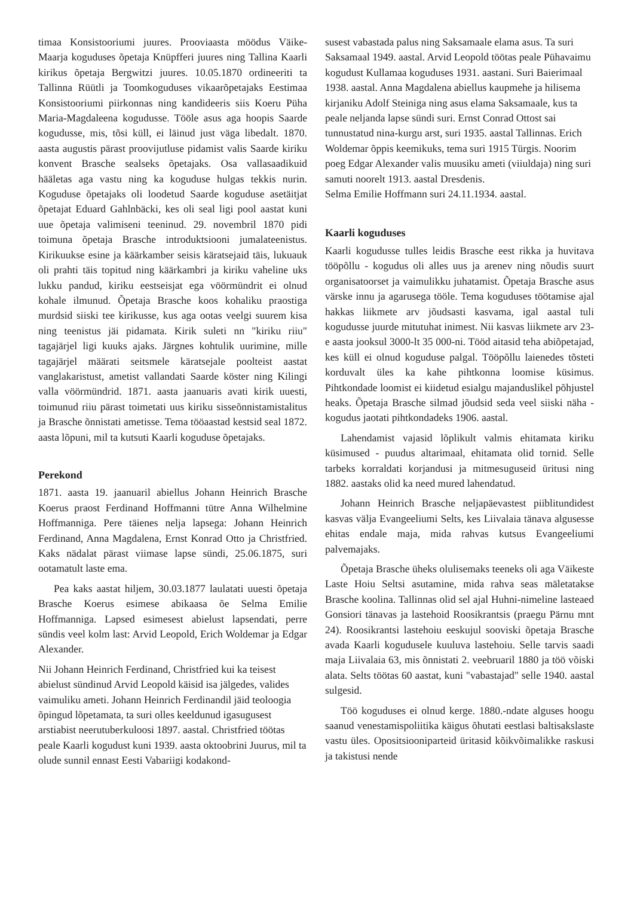timaa Konsistooriumi juures. Prooviaasta möödus Väike-Maarja koguduses õpetaja Knüpfferi juures ning Tallina Kaarli kirikus õpetaja Bergwitzi juures. 10.05.1870 ordineeriti ta Tallinna Rüütli ja Toomkoguduses vikaarõpetajaks Eestimaa Konsistooriumi piirkonnas ning kandideeris siis Koeru Püha Maria-Magdaleena kogudusse. Tööle asus aga hoopis Saarde kogudusse, mis, tõsi küll, ei läinud just väga libedalt. 1870. aasta augustis pärast proovijutluse pidamist valis Saarde kiriku konvent Brasche sealseks õpetajaks. Osa vallasaadikuid hääletas aga vastu ning ka koguduse hulgas tekkis nurin. Koguduse õpetajaks oli loodetud Saarde koguduse asetäitjat õpetajat Eduard Gahlnbäcki, kes oli seal ligi pool aastat kuni uue õpetaja valimiseni teeninud. 29. novembril 1870 pidi toimuna õpetaja Brasche introduktsiooni jumalateenistus. Kirikuukse esine ja käärkamber seisis käratsejaid täis, lukuauk oli prahti täis topitud ning käärkambri ja kiriku vaheline uks lukku pandud, kiriku eestseisjat ega vöörmündrit ei olnud kohale ilmunud. Õpetaja Brasche koos kohaliku praostiga murdsid siiski tee kirikusse, kus aga ootas veelgi suurem kisa ning teenistus jäi pidamata. Kirik suleti nn "kiriku riiu" tagajärjel ligi kuuks ajaks. Järgnes kohtulik uurimine, mille tagajärjel määrati seitsmele käratsejale poolteist aastat vanglakaristust, ametist vallandati Saarde köster ning Kilingi valla vöörmündrid. 1871. aasta jaanuaris avati kirik uuesti, toimunud riiu pärast toimetati uus kiriku sisseõnnistamistalitus ja Brasche õnnistati ametisse. Tema tööaastad kestsid seal 1872. aasta lõpuni, mil ta kutsuti Kaarli koguduse õpetajaks.
Perekond
1871. aasta 19. jaanuaril abiellus Johann Heinrich Brasche Koerus praost Ferdinand Hoffmanni tütre Anna Wilhelmine Hoffmanniga. Pere täienes nelja lapsega: Johann Heinrich Ferdinand, Anna Magdalena, Ernst Konrad Otto ja Christfried. Kaks nädalat pärast viimase lapse sündi, 25.06.1875, suri ootamatult laste ema.
Pea kaks aastat hiljem, 30.03.1877 laulatati uuesti õpetaja Brasche Koerus esimese abikaasa õe Selma Emilie Hoffmanniga. Lapsed esimesest abielust lapsendati, perre sündis veel kolm last: Arvid Leopold, Erich Woldemar ja Edgar Alexander.
Nii Johann Heinrich Ferdinand, Christfried kui ka teisest abielust sündinud Arvid Leopold käisid isa jälgedes, valides vaimuliku ameti. Johann Heinrich Ferdinandil jäid teoloogia õpingud lõpetamata, ta suri olles keeldunud igasugusest arstiabist neerutuberkuloosi 1897. aastal. Christfried töötas peale Kaarli kogudust kuni 1939. aasta oktoobrini Juurus, mil ta olude sunnil ennast Eesti Vabariigi kodakond-
susest vabastada palus ning Saksamaale elama asus. Ta suri Saksamaal 1949. aastal. Arvid Leopold töötas peale Pühavaimu kogudust Kullamaa koguduses 1931. aastani. Suri Baierimaal 1938. aastal. Anna Magdalena abiellus kaupmehe ja hilisema kirjaniku Adolf Steiniga ning asus elama Saksamaale, kus ta peale neljanda lapse sündi suri. Ernst Conrad Ottost sai tunnustatud nina-kurgu arst, suri 1935. aastal Tallinnas. Erich Woldemar õppis keemikuks, tema suri 1915 Türgis. Noorim poeg Edgar Alexander valis muusiku ameti (viiuldaja) ning suri samuti noorelt 1913. aastal Dresdenis.
Selma Emilie Hoffmann suri 24.11.1934. aastal.
Kaarli koguduses
Kaarli kogudusse tulles leidis Brasche eest rikka ja huvitava tööpõllu - kogudus oli alles uus ja arenev ning nõudis suurt organisatoorset ja vaimulikku juhatamist. Õpetaja Brasche asus värske innu ja agarusega tööle. Tema koguduses töötamise ajal hakkas liikmete arv jõudsasti kasvama, igal aastal tuli kogudusse juurde mitutuhat inimest. Nii kasvas liikmete arv 23-e aasta jooksul 3000-lt 35 000-ni. Tööd aitasid teha abiõpetajad, kes küll ei olnud koguduse palgal. Tööpõllu laienedes tõsteti korduvalt üles ka kahe pihtkonna loomise küsimus. Pihtkondade loomist ei kiidetud esialgu majanduslikel põhjustel heaks. Õpetaja Brasche silmad jõudsid seda veel siiski näha - kogudus jaotati pihtkondadeks 1906. aastal.
Lahendamist vajasid lõplikult valmis ehitamata kiriku küsimused - puudus altarimaal, ehitamata olid tornid. Selle tarbeks korraldati korjandusi ja mitmesuguseid üritusi ning 1882. aastaks olid ka need mured lahendatud.
Johann Heinrich Brasche neljapäevastest piiblitundidest kasvas välja Evangeeliumi Selts, kes Liivalaia tänava algusesse ehitas endale maja, mida rahvas kutsus Evangeeliumi palvemajaks.
Õpetaja Brasche üheks olulisemaks teeneks oli aga Väikeste Laste Hoiu Seltsi asutamine, mida rahva seas mäletatakse Brasche koolina. Tallinnas olid sel ajal Huhni-nimeline lasteaed Gonsiori tänavas ja lastehoid Roosikrantsis (praegu Pärnu mnt 24). Roosikrantsi lastehoiu eeskujul sooviski õpetaja Brasche avada Kaarli kogudusele kuuluva lastehoiu. Selle tarvis saadi maja Liivalaia 63, mis õnnistati 2. veebruaril 1880 ja töö võiski alata. Selts töötas 60 aastat, kuni "vabastajad" selle 1940. aastal sulgesid.
Töö koguduses ei olnud kerge. 1880.-ndate alguses hoogu saanud venestamispoliitika käigus õhutati eestlasi baltisakslaste vastu üles. Opositsiooniparteid üritasid kõikvõimalikke raskusi ja takistusi nende